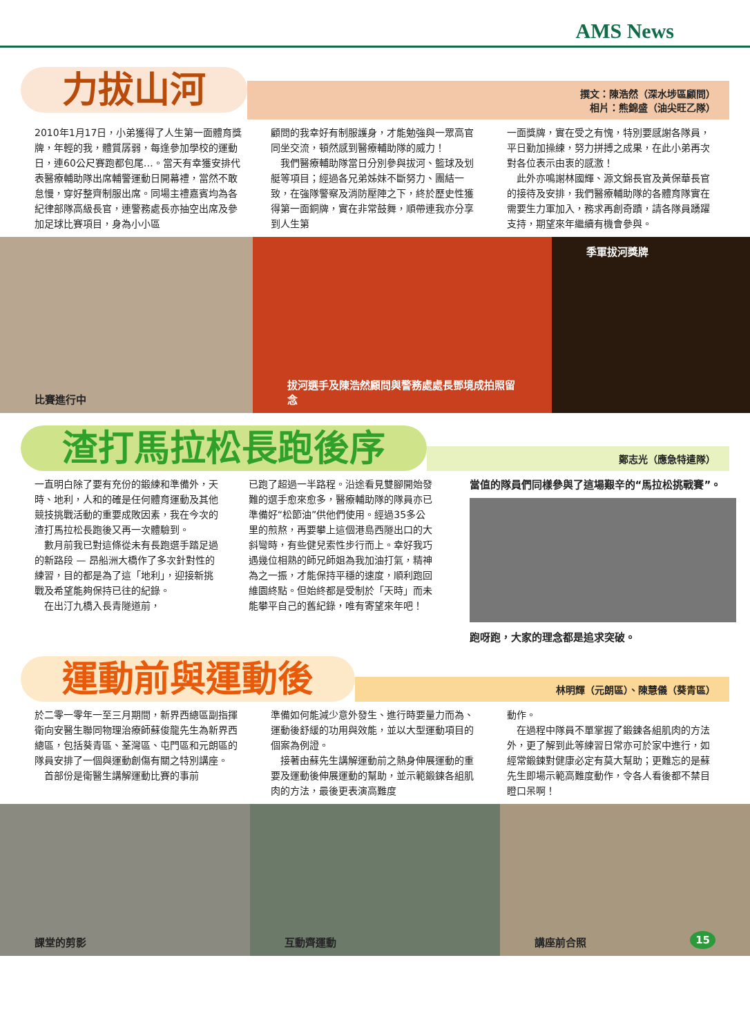AMS News
力拔山河
撰文：陳浩然（深水埗區顧問）
相片：熊錦盛（油尖旺乙隊）
2010年1月17日，小弟獲得了人生第一面體育獎牌，年輕的我，體質孱弱，每逢參加學校的運動日，連60公尺賽跑都包尾…。當天有幸獲安排代表醫療輔助隊出席輔警運動日開幕禮，當然不敢怠慢，穿好整齊制服出席。同場主禮嘉賓均為各紀律部隊高級長官，連警務處長亦抽空出席及參加足球比賽項目，身為小小區
顧問的我幸好有制服護身，才能勉強與一眾高官同坐交流，頓然感到醫療輔助隊的威力！
　我們醫療輔助隊當日分別參與拔河、籃球及划艇等項目；經過各兄弟姊妹不斷努力、團結一致，在強隊警察及消防壓陣之下，終於歷史性獲得第一面銅牌，實在非常鼓舞，順帶連我亦分享到人生第
一面獎牌，實在受之有愧，特別要感謝各隊員，平日勤加操練，努力拼搏之成果，在此小弟再次對各位表示由衷的感激！
　此外亦鳴謝林國輝、源文錦長官及黃保華長官的接待及安排，我們醫療輔助隊的各體育隊實在需要生力軍加入，務求再創奇蹟，請各隊員踴躍支持，期望來年繼續有機會參與。
比賽進行中 拔河選手及陳浩然顧問與警務處處長鄧境成拍照留念
季軍拔河獎牌
渣打馬拉松長跑後序
鄭志光（應急特遣隊）
一直明白除了要有充份的鍛練和準備外，天時、地利，人和的確是任何體育運動及其他競技挑戰活動的重要成敗因素，我在今次的渣打馬拉松長跑後又再一次體驗到。
　數月前我已對這條從未有長跑選手踏足過的新路段 — 昂船洲大橋作了多次針對性的練習，目的都是為了這「地利」，迎接新挑戰及希望能夠保持已往的紀錄。
　在出汀九橋入長青隧道前，
已跑了超過一半路程。沿途看見雙腳開始發難的選手愈來愈多，醫療輔助隊的隊員亦已準備好“松節油”供他們使用。經過35多公里的煎熬，再要攀上這個港島西隧出口的大斜彎時，有些健兒索性步行而上。幸好我巧遇幾位相熟的師兄師姐為我加油打氣，精神為之一振，才能保持平穩的速度，順利跑回維園終點。但始終都是受制於「天時」而未能攀平自己的舊紀錄，唯有寄望來年吧！
當值的隊員們同樣參與了這場艱辛的“馬拉松挑戰賽”。
跑呀跑，大家的理念都是追求突破。
運動前與運動後
林明輝（元朗區）、陳慧儀（葵青區）
於二零一零年一至三月期間，新界西總區副指揮衛向安醫生聯同物理治療師蘇俊龍先生為新界西總區，包括葵青區、荃灣區、屯門區和元朗區的隊員安排了一個與運動創傷有關之特別講座。
　首部份是衛醫生講解運動比賽的事前
準備如何能減少意外發生、進行時要量力而為、運動後舒緩的功用與效能，並以大型運動項目的個案為例證。
　接著由蘇先生講解運動前之熱身伸展運動的重要及運動後伸展運動的幫助，並示範鍛鍊各組肌肉的方法，最後更表演高難度
動作。
　在過程中隊員不單掌握了鍛鍊各組肌肉的方法外，更了解到此等練習日常亦可於家中進行，如經常鍛鍊對健康必定有莫大幫助；更難忘的是蘇先生即場示範高難度動作，令各人看後都不禁目瞪口呆啊！
課堂的剪影 互動齊運動 講座前合照 15